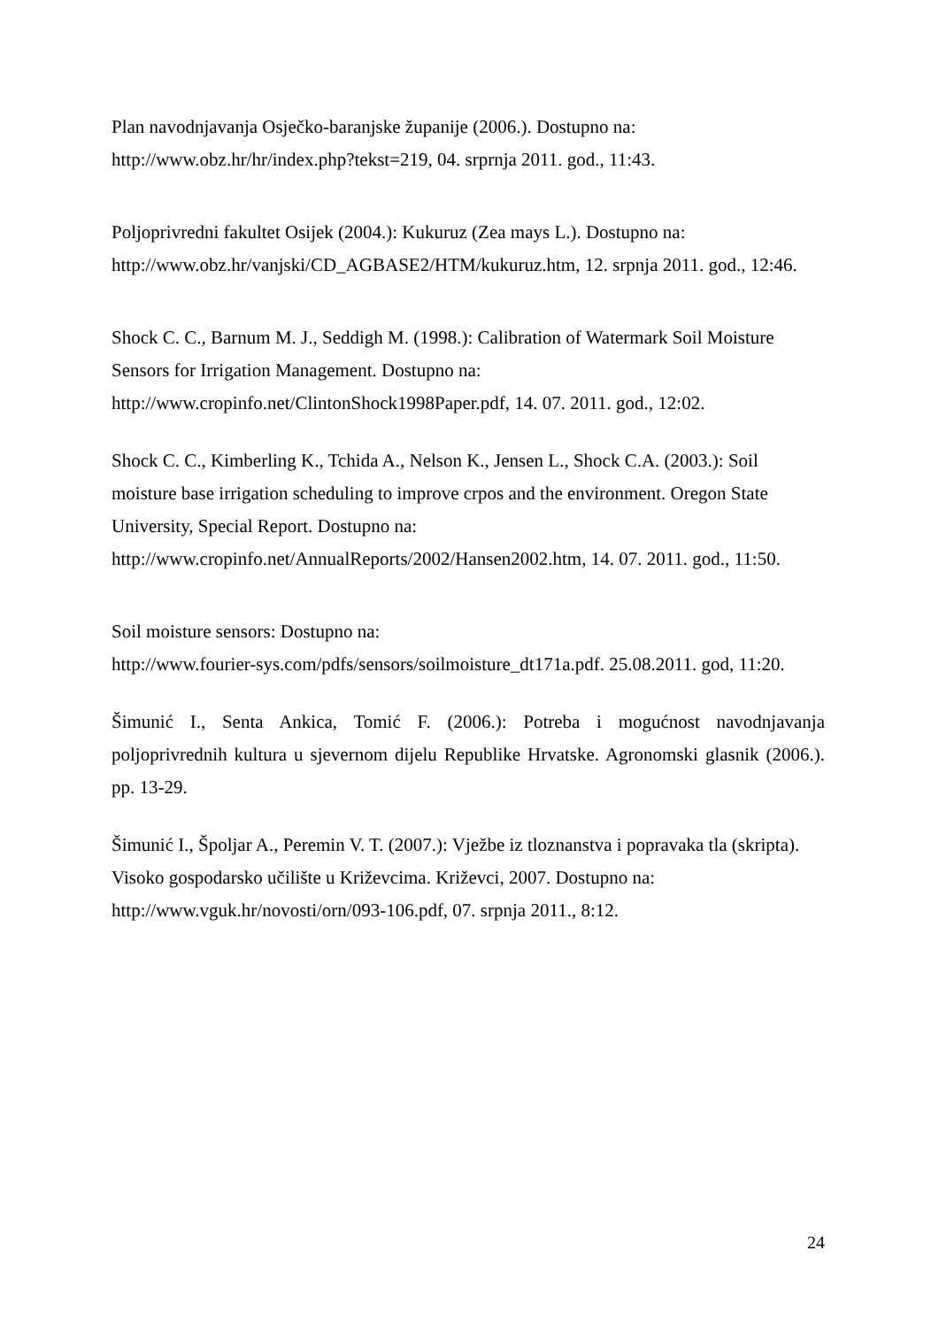Plan navodnjavanja Osječko-baranjske županije (2006.). Dostupno na:
http://www.obz.hr/hr/index.php?tekst=219, 04. srprnja 2011. god., 11:43.
Poljoprivredni fakultet Osijek (2004.): Kukuruz (Zea mays L.). Dostupno na:
http://www.obz.hr/vanjski/CD_AGBASE2/HTM/kukuruz.htm, 12. srpnja 2011. god., 12:46.
Shock C. C., Barnum M. J., Seddigh M. (1998.): Calibration of Watermark Soil Moisture Sensors for Irrigation Management. Dostupno na:
http://www.cropinfo.net/ClintonShock1998Paper.pdf, 14. 07. 2011. god., 12:02.
Shock C. C., Kimberling K., Tchida A., Nelson K., Jensen L., Shock C.A. (2003.): Soil moisture base irrigation scheduling to improve crpos and the environment. Oregon State University, Special Report. Dostupno na:
http://www.cropinfo.net/AnnualReports/2002/Hansen2002.htm, 14. 07. 2011. god., 11:50.
Soil moisture sensors: Dostupno na:
http://www.fourier-sys.com/pdfs/sensors/soilmoisture_dt171a.pdf. 25.08.2011. god, 11:20.
Šimunić I., Senta Ankica, Tomić F. (2006.): Potreba i mogućnost navodnjavanja poljoprivrednih kultura u sjevernom dijelu Republike Hrvatske. Agronomski glasnik (2006.). pp. 13-29.
Šimunić I., Špoljar A., Peremin V. T. (2007.): Vježbe iz tloznanstva i popravaka tla (skripta). Visoko gospodarsko učilište u Križevcima. Križevci, 2007. Dostupno na:
http://www.vguk.hr/novosti/orn/093-106.pdf, 07. srpnja 2011., 8:12.
24